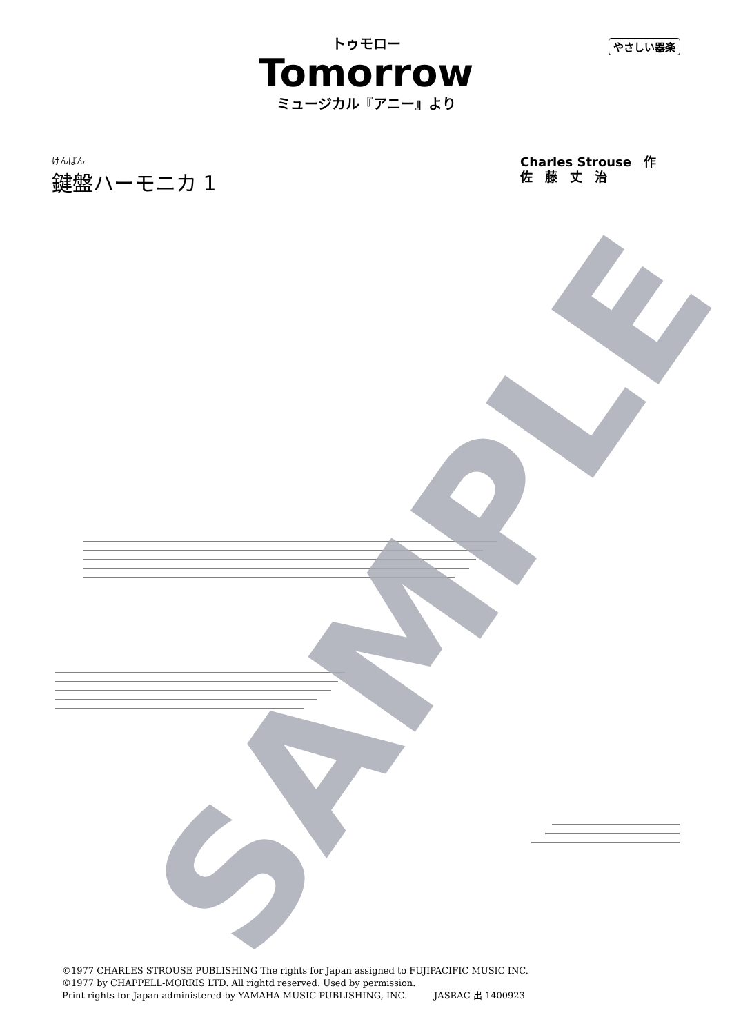やさしい器楽
トゥモロー
Tomorrow
ミュージカル『アニー』より
けんばん
鍵盤ハーモニカ 1
Charles Strouse　作
佐　藤　丈　治
SAMPLE
©1977 CHARLES STROUSE PUBLISHING The rights for Japan assigned to FUJIPACIFIC MUSIC INC.
©1977 by CHAPPELL-MORRIS LTD. All rightd reserved. Used by permission.
Print rights for Japan administered by YAMAHA MUSIC PUBLISHING, INC.　　　JASRAC 出 1400923